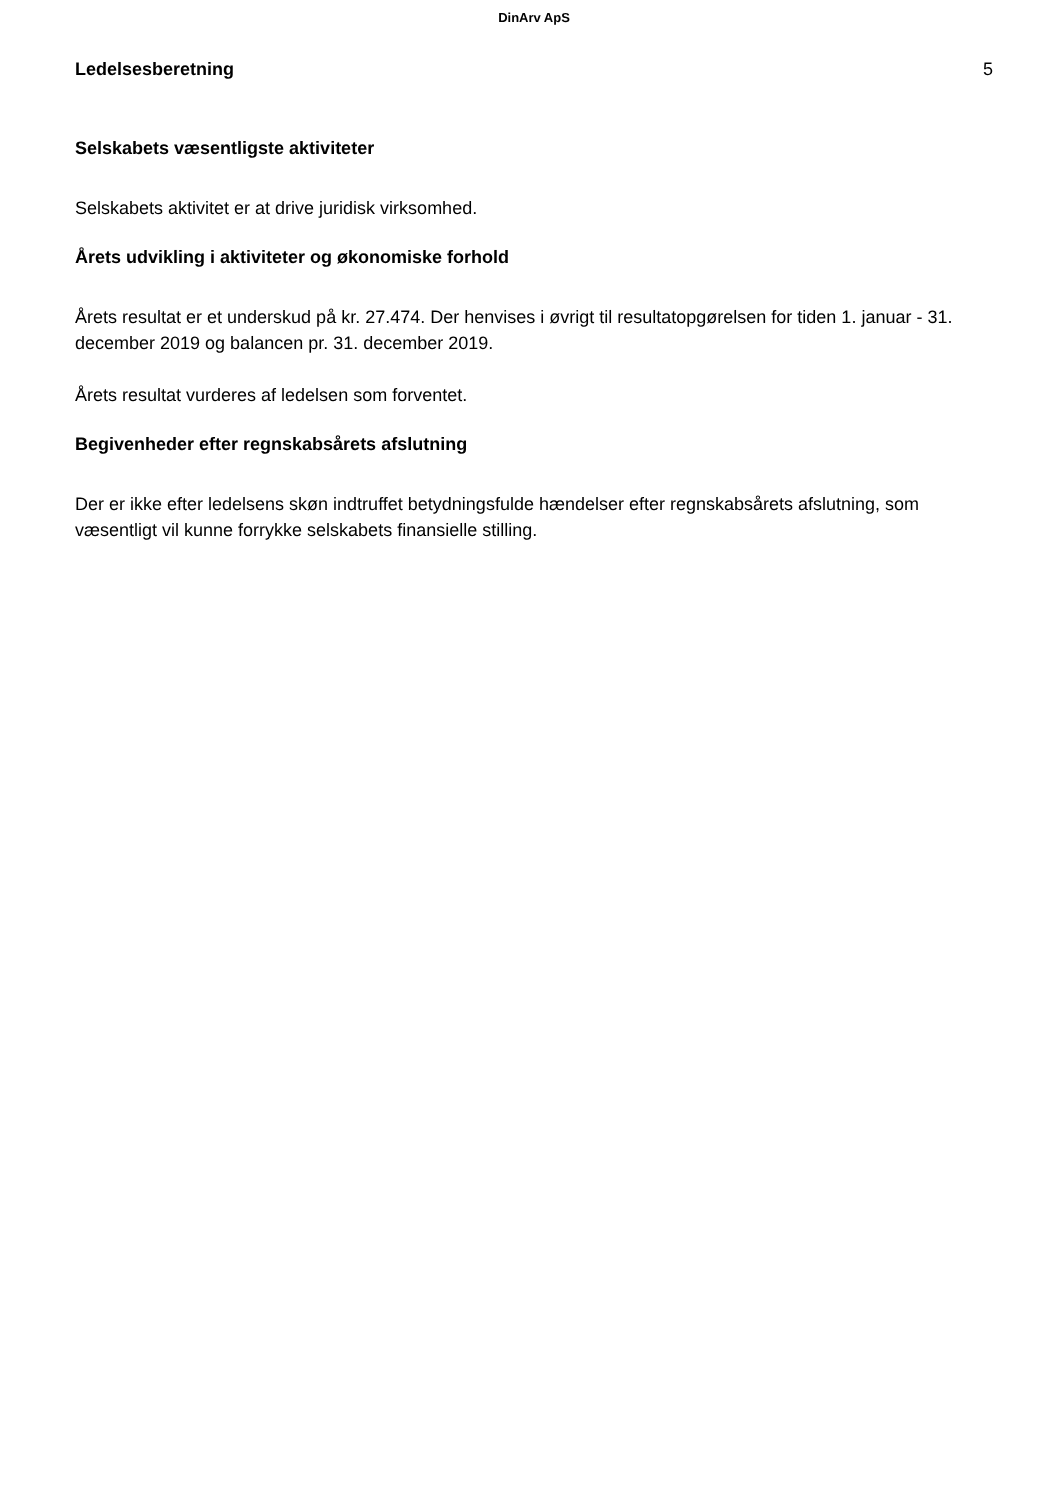DinArv ApS
Ledelsesberetning 5
Selskabets væsentligste aktiviteter
Selskabets aktivitet er at drive juridisk virksomhed.
Årets udvikling i aktiviteter og økonomiske forhold
Årets resultat er et underskud på kr. 27.474. Der henvises i øvrigt til resultatopgørelsen for tiden 1. januar - 31. december 2019 og balancen pr. 31. december 2019.
Årets resultat vurderes af ledelsen som forventet.
Begivenheder efter regnskabsårets afslutning
Der er ikke efter ledelsens skøn indtruffet betydningsfulde hændelser efter regnskabsårets afslutning, som væsentligt vil kunne forrykke selskabets finansielle stilling.